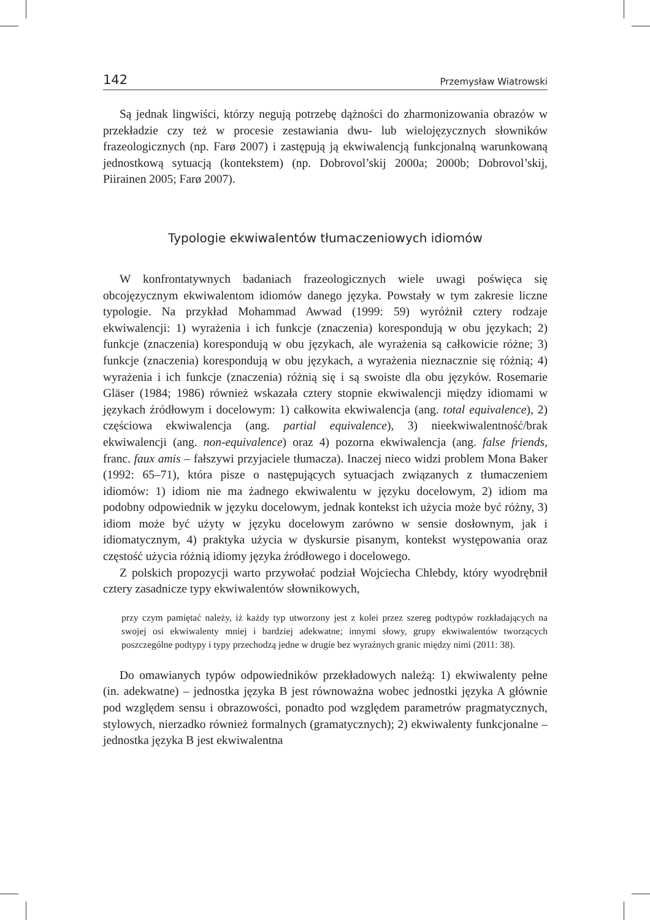142 Przemysław Wiatrowski
Są jednak lingwiści, którzy negują potrzebę dążności do zharmonizowania obrazów w przekładzie czy też w procesie zestawiania dwu- lub wielojęzycznych słowników frazeologicznych (np. Farø 2007) i zastępują ją ekwiwalencją funkcjonalną warunkowaną jednostkową sytuacją (kontekstem) (np. Dobrovol’skij 2000a; 2000b; Dobrovol’skij, Piirainen 2005; Farø 2007).
Typologie ekwiwalentów tłumaczeniowych idiomów
W konfrontatywnych badaniach frazeologicznych wiele uwagi poświęca się obcojęzycznym ekwiwalentom idiomów danego języka. Powstały w tym zakresie liczne typologie. Na przykład Mohammad Awwad (1999: 59) wyróżnił cztery rodzaje ekwiwalencji: 1) wyrażenia i ich funkcje (znaczenia) korespondują w obu językach; 2) funkcje (znaczenia) korespondują w obu językach, ale wyrażenia są całkowicie różne; 3) funkcje (znaczenia) korespondują w obu językach, a wyrażenia nieznacznie się różnią; 4) wyrażenia i ich funkcje (znaczenia) różnią się i są swoiste dla obu języków. Rosemarie Gläser (1984; 1986) również wskazała cztery stopnie ekwiwalencji między idiomami w językach źródłowym i docelowym: 1) całkowita ekwiwalencja (ang. total equivalence), 2) częściowa ekwiwalencja (ang. partial equivalence), 3) nieekwiwalentność/brak ekwiwalencji (ang. non-equivalence) oraz 4) pozorna ekwiwalencja (ang. false friends, franc. faux amis – fałszywi przyjaciele tłumacza). Inaczej nieco widzi problem Mona Baker (1992: 65–71), która pisze o następujących sytuacjach związanych z tłumaczeniem idiomów: 1) idiom nie ma żadnego ekwiwalentu w języku docelowym, 2) idiom ma podobny odpowiednik w języku docelowym, jednak kontekst ich użycia może być różny, 3) idiom może być użyty w języku docelowym zarówno w sensie dosłownym, jak i idiomatycznym, 4) praktyka użycia w dyskursie pisanym, kontekst występowania oraz częstość użycia różnią idiomy języka źródłowego i docelowego.
Z polskich propozycji warto przywołać podział Wojciecha Chlebdy, który wyodrębnił cztery zasadnicze typy ekwiwalentów słownikowych,
przy czym pamiętać należy, iż każdy typ utworzony jest z kolei przez szereg podtypów rozkładających na swojej osi ekwiwalenty mniej i bardziej adekwatne; innymi słowy, grupy ekwiwalentów tworzących poszczególne podtypy i typy przechodzą jedne w drugie bez wyraźnych granic między nimi (2011: 38).
Do omawianych typów odpowiedników przekładowych należą: 1) ekwiwalenty pełne (in. adekwatne) – jednostka języka B jest równoważna wobec jednostki języka A głównie pod względem sensu i obrazowości, ponadto pod względem parametrów pragmatycznych, stylowych, nierzadko również formalnych (gramatycznych); 2) ekwiwalenty funkcjonalne – jednostka języka B jest ekwiwalentna